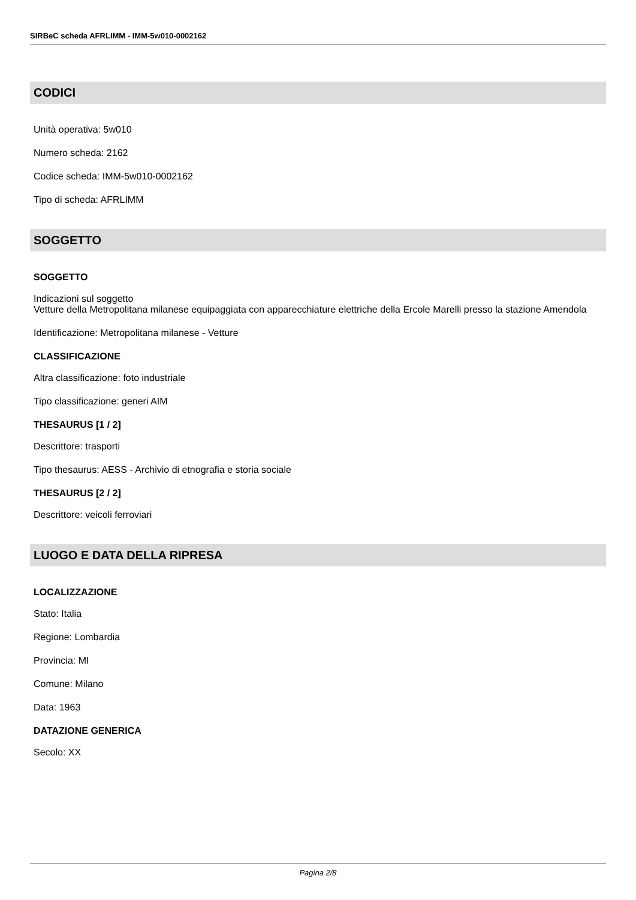SIRBeC scheda AFRLIMM - IMM-5w010-0002162
CODICI
Unità operativa: 5w010
Numero scheda: 2162
Codice scheda: IMM-5w010-0002162
Tipo di scheda: AFRLIMM
SOGGETTO
SOGGETTO
Indicazioni sul soggetto
Vetture della Metropolitana milanese equipaggiata con apparecchiature elettriche della Ercole Marelli presso la stazione Amendola
Identificazione: Metropolitana milanese - Vetture
CLASSIFICAZIONE
Altra classificazione: foto industriale
Tipo classificazione: generi AIM
THESAURUS [1 / 2]
Descrittore: trasporti
Tipo thesaurus: AESS - Archivio di etnografia e storia sociale
THESAURUS [2 / 2]
Descrittore: veicoli ferroviari
LUOGO E DATA DELLA RIPRESA
LOCALIZZAZIONE
Stato: Italia
Regione: Lombardia
Provincia: MI
Comune: Milano
Data: 1963
DATAZIONE GENERICA
Secolo: XX
Pagina 2/8